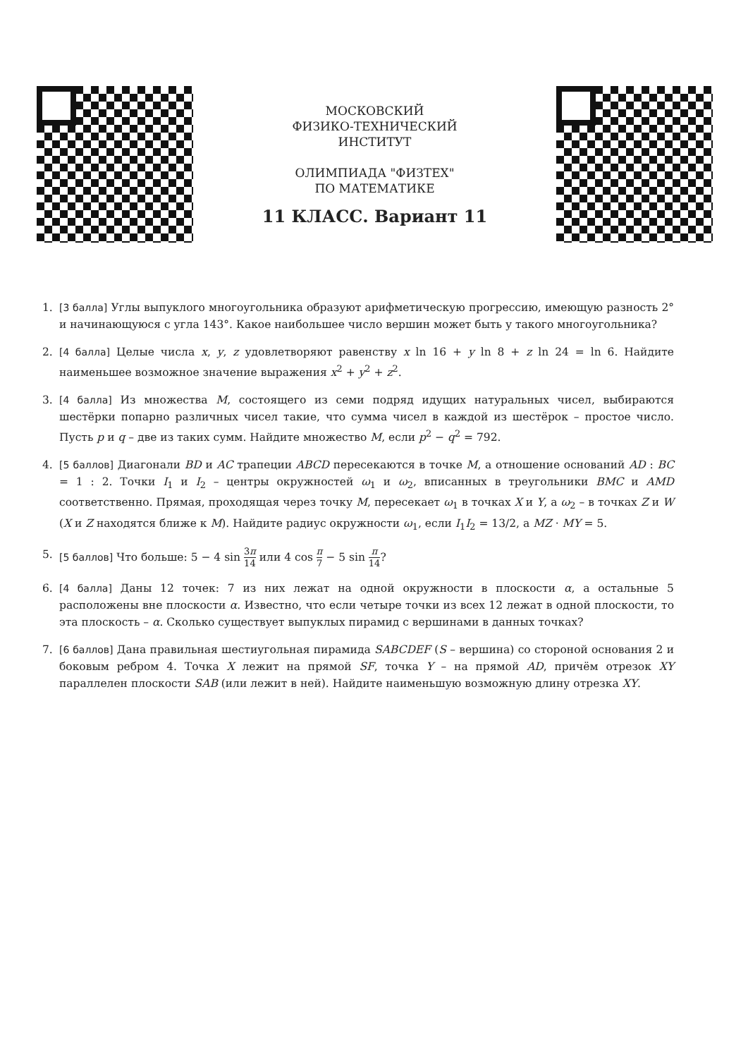МОСКОВСКИЙ
ФИЗИКО-ТЕХНИЧЕСКИЙ
ИНСТИТУТ
ОЛИМПИАДА "ФИЗТЕХ"
ПО МАТЕМАТИКЕ
11 КЛАСС. Вариант 11
1. [3 балла] Углы выпуклого многоугольника образуют арифметическую прогрессию, имеющую разность 2° и начинающуюся с угла 143°. Какое наибольшее число вершин может быть у такого многоугольника?
2. [4 балла] Целые числа x, y, z удовлетворяют равенству x ln 16 + y ln 8 + z ln 24 = ln 6. Найдите наименьшее возможное значение выражения x<sup>2</sup> + y<sup>2</sup> + z<sup>2</sup>.
3. [4 балла] Из множества M, состоящего из семи подряд идущих натуральных чисел, выбираются шестёрки попарно различных чисел такие, что сумма чисел в каждой из шестёрок – простое число. Пусть p и q – две из таких сумм. Найдите множество M, если p<sup>2</sup> − q<sup>2</sup> = 792.
4. [5 баллов] Диагонали BD и AC трапеции ABCD пересекаются в точке M, а отношение оснований AD : BC = 1 : 2. Точки I<sub>1</sub> и I<sub>2</sub> – центры окружностей ω<sub>1</sub> и ω<sub>2</sub>, вписанных в треугольники BMC и AMD соответственно. Прямая, проходящая через точку M, пересекает ω<sub>1</sub> в точках X и Y, а ω<sub>2</sub> – в точках Z и W (X и Z находятся ближе к M). Найдите радиус окружности ω<sub>1</sub>, если I<sub>1</sub>I<sub>2</sub> = 13/2, а MZ · MY = 5.
5. [5 баллов] Что больше: 5 − 4 sin 3π 14 или 4 cos π 7 − 5 sin π 14?
6. [4 балла] Даны 12 точек: 7 из них лежат на одной окружности в плоскости α, а остальные 5 расположены вне плоскости α. Известно, что если четыре точки из всех 12 лежат в одной плоскости, то эта плоскость – α. Сколько существует выпуклых пирамид с вершинами в данных точках?
7. [6 баллов] Дана правильная шестиугольная пирамида SABCDEF (S – вершина) со стороной основания 2 и боковым ребром 4. Точка X лежит на прямой SF, точка Y – на прямой AD, причём отрезок XY параллелен плоскости SAB (или лежит в ней). Найдите наименьшую возможную длину отрезка XY.